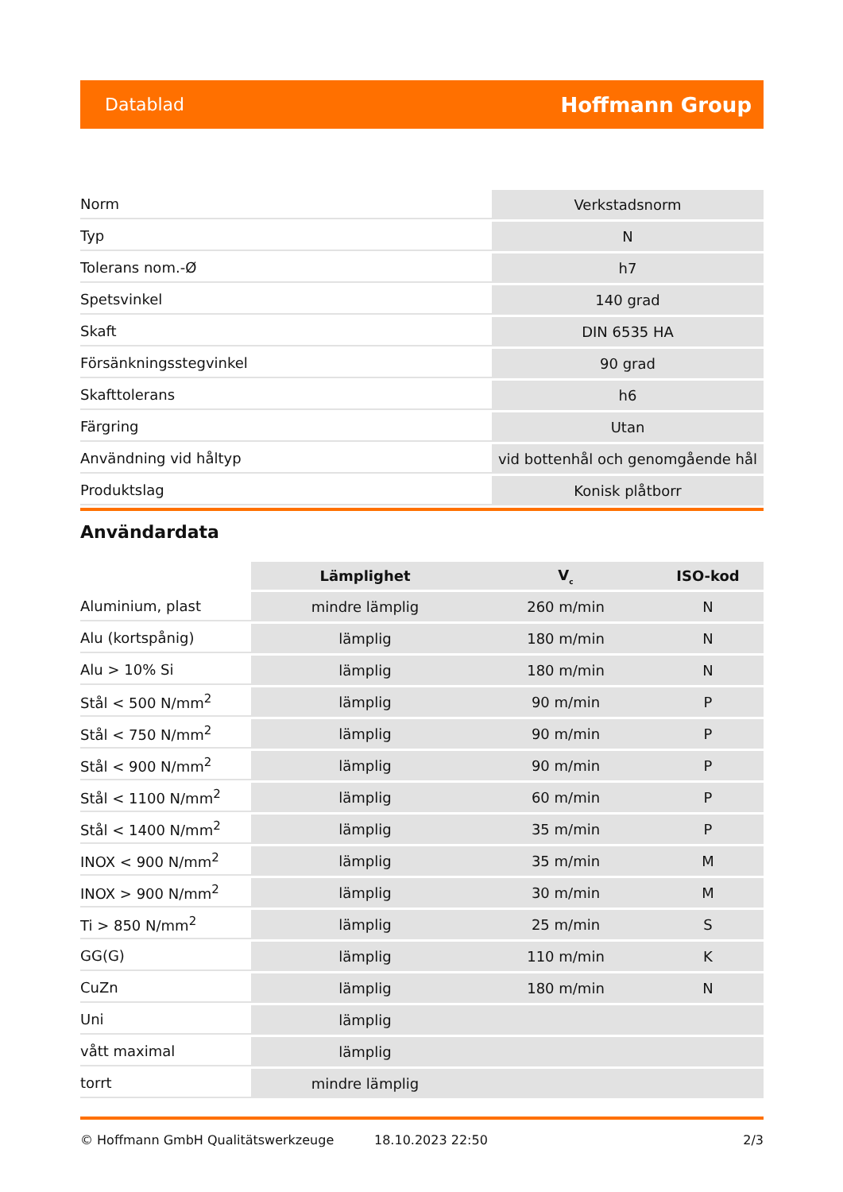Datablad Hoffmann Group
| Norm | Verkstadsnorm |
| Typ | N |
| Tolerans nom.-Ø | h7 |
| Spetsvinkel | 140 grad |
| Skaft | DIN 6535 HA |
| Försänkningsstegvinkel | 90 grad |
| Skafttolerans | h6 |
| Färgring | Utan |
| Användning vid håltyp | vid bottenhål och genomgående hål |
| Produktslag | Konisk plåtborr |
Användardata
| | Lämplighet | V<sub>c</sub> | ISO-kod |
| --- | --- | --- | --- |
| Aluminium, plast | mindre lämplig | 260 m/min | N |
| Alu (kortspånig) | lämplig | 180 m/min | N |
| Alu > 10% Si | lämplig | 180 m/min | N |
| Stål < 500 N/mm<sup>2</sup> | lämplig | 90 m/min | P |
| Stål < 750 N/mm<sup>2</sup> | lämplig | 90 m/min | P |
| Stål < 900 N/mm<sup>2</sup> | lämplig | 90 m/min | P |
| Stål < 1100 N/mm<sup>2</sup> | lämplig | 60 m/min | P |
| Stål < 1400 N/mm<sup>2</sup> | lämplig | 35 m/min | P |
| INOX < 900 N/mm<sup>2</sup> | lämplig | 35 m/min | M |
| INOX > 900 N/mm<sup>2</sup> | lämplig | 30 m/min | M |
| Ti > 850 N/mm<sup>2</sup> | lämplig | 25 m/min | S |
| GG(G) | lämplig | 110 m/min | K |
| CuZn | lämplig | 180 m/min | N |
| Uni | lämplig | | |
| vått maximal | lämplig | | |
| torrt | mindre lämplig | | |
© Hoffmann GmbH Qualitätswerkzeuge 18.10.2023 22:50 2/3